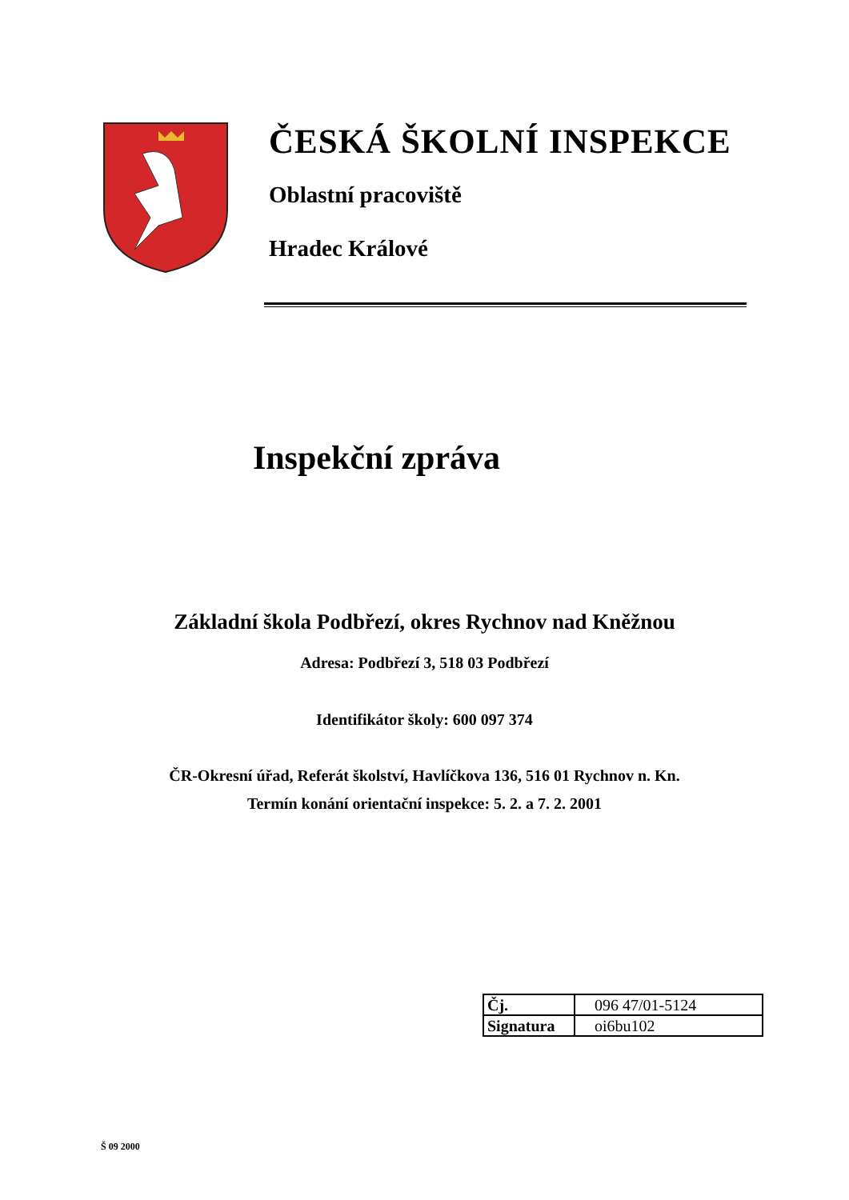ČESKÁ ŠKOLNÍ INSPEKCE
Oblastní pracoviště
Hradec Králové
Inspekční zpráva
Základní škola Podbřezí, okres Rychnov nad Kněžnou
Adresa: Podbřezí 3, 518 03 Podbřezí
Identifikátor školy: 600 097 374
ČR-Okresní úřad, Referát školství, Havlíčkova 136, 516 01 Rychnov n. Kn.
Termín konání orientační inspekce: 5. 2. a 7. 2. 2001
| Čj. | 096 47/01-5124 |
| Signatura | oi6bu102 |
Š 09 2000